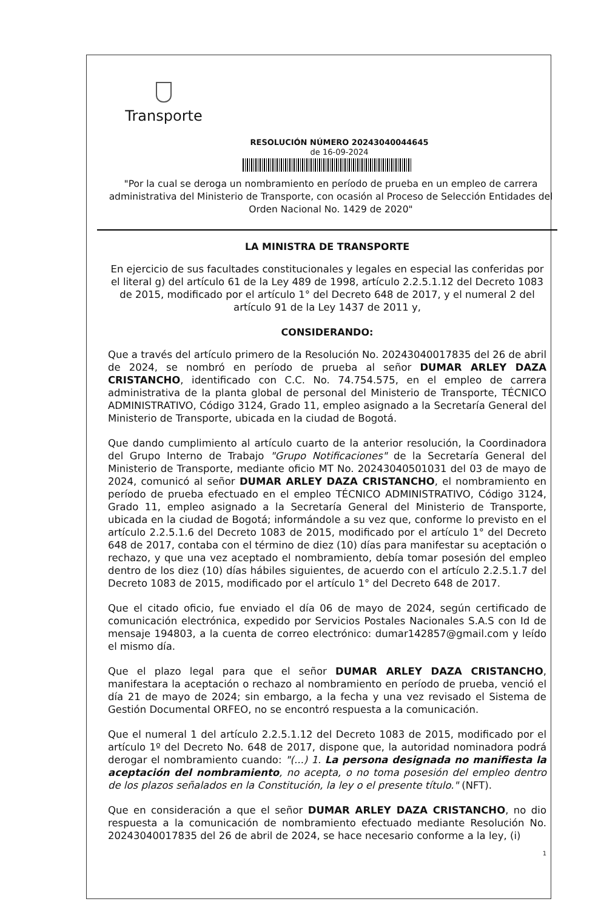Transporte
RESOLUCIÓN NÚMERO 20243040044645
de 16-09-2024
"Por la cual se deroga un nombramiento en período de prueba en un empleo de carrera administrativa del Ministerio de Transporte, con ocasión al Proceso de Selección Entidades del Orden Nacional No. 1429 de 2020"
LA MINISTRA DE TRANSPORTE
En ejercicio de sus facultades constitucionales y legales en especial las conferidas por el literal g) del artículo 61 de la Ley 489 de 1998, artículo 2.2.5.1.12 del Decreto 1083 de 2015, modificado por el artículo 1° del Decreto 648 de 2017, y el numeral 2 del artículo 91 de la Ley 1437 de 2011 y,
CONSIDERANDO:
Que a través del artículo primero de la Resolución No. 20243040017835 del 26 de abril de 2024, se nombró en período de prueba al señor DUMAR ARLEY DAZA CRISTANCHO, identificado con C.C. No. 74.754.575, en el empleo de carrera administrativa de la planta global de personal del Ministerio de Transporte, TÉCNICO ADMINISTRATIVO, Código 3124, Grado 11, empleo asignado a la Secretaría General del Ministerio de Transporte, ubicada en la ciudad de Bogotá.
Que dando cumplimiento al artículo cuarto de la anterior resolución, la Coordinadora del Grupo Interno de Trabajo "Grupo Notificaciones" de la Secretaría General del Ministerio de Transporte, mediante oficio MT No. 20243040501031 del 03 de mayo de 2024, comunicó al señor DUMAR ARLEY DAZA CRISTANCHO, el nombramiento en período de prueba efectuado en el empleo TÉCNICO ADMINISTRATIVO, Código 3124, Grado 11, empleo asignado a la Secretaría General del Ministerio de Transporte, ubicada en la ciudad de Bogotá; informándole a su vez que, conforme lo previsto en el artículo 2.2.5.1.6 del Decreto 1083 de 2015, modificado por el artículo 1° del Decreto 648 de 2017, contaba con el término de diez (10) días para manifestar su aceptación o rechazo, y que una vez aceptado el nombramiento, debía tomar posesión del empleo dentro de los diez (10) días hábiles siguientes, de acuerdo con el artículo 2.2.5.1.7 del Decreto 1083 de 2015, modificado por el artículo 1° del Decreto 648 de 2017.
Que el citado oficio, fue enviado el día 06 de mayo de 2024, según certificado de comunicación electrónica, expedido por Servicios Postales Nacionales S.A.S con Id de mensaje 194803, a la cuenta de correo electrónico: dumar142857@gmail.com y leído el mismo día.
Que el plazo legal para que el señor DUMAR ARLEY DAZA CRISTANCHO, manifestara la aceptación o rechazo al nombramiento en período de prueba, venció el día 21 de mayo de 2024; sin embargo, a la fecha y una vez revisado el Sistema de Gestión Documental ORFEO, no se encontró respuesta a la comunicación.
Que el numeral 1 del artículo 2.2.5.1.12 del Decreto 1083 de 2015, modificado por el artículo 1º del Decreto No. 648 de 2017, dispone que, la autoridad nominadora podrá derogar el nombramiento cuando: "(...) 1. La persona designada no manifiesta la aceptación del nombramiento, no acepta, o no toma posesión del empleo dentro de los plazos señalados en la Constitución, la ley o el presente título." (NFT).
Que en consideración a que el señor DUMAR ARLEY DAZA CRISTANCHO, no dio respuesta a la comunicación de nombramiento efectuado mediante Resolución No. 20243040017835 del 26 de abril de 2024, se hace necesario conforme a la ley, (i)
1